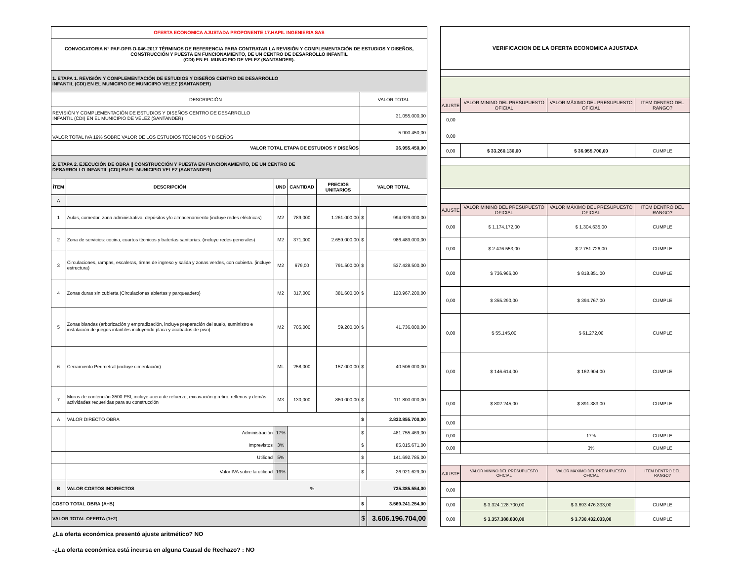| OFERTA ECONOMICA AJUSTADA PROPONENTE 17.HAPIL INGENIERIA SAS | | | | | | |
| CONVOCATORIA N° PAF-DPR-O-046-2017 TÉRMINOS DE REFERENCIA PARA CONTRATAR LA REVISIÓN Y COMPLEMENTACIÓN DE ESTUDIOS Y DISEÑOS, CONSTRUCCIÓN Y PUESTA EN FUNCIONAMIENTO, DE UN CENTRO DE DESARROLLO INFANTIL (CDI) EN EL MUNICIPIO DE VELEZ (SANTANDER). | | | | | | |
| 1. ETAPA 1. REVISIÓN Y COMPLEMENTACIÓN DE ESTUDIOS Y DISEÑOS CENTRO DE DESARROLLO INFANTIL (CDI) EN EL MUNICIPIO DE MUNICIPIO VELEZ (SANTANDER) | | | | | | |
| DESCRIPCIÓN | | | | | VALOR TOTAL | |
| REVISIÓN Y COMPLEMENTACIÓN DE ESTUDIOS Y DISEÑOS CENTRO DE DESARROLLO INFANTIL (CDI) EN EL MUNICIPIO DE VELEZ (SANTANDER) | | | | | 31.055.000,00 | |
| VALOR TOTAL IVA 19% SOBRE VALOR DE LOS ESTUDIOS TÉCNICOS Y DISEÑOS | | | | | 5.900.450,00 | |
| VALOR TOTAL ETAPA DE ESTUDIOS Y DISEÑOS | | | | | 36.955.450,00 | |
| 2. ETAPA 2. EJECUCIÓN DE OBRA // CONSTRUCCIÓN Y PUESTA EN FUNCIONAMIENTO, DE UN CENTRO DE DESARROLLO INFANTIL (CDI) EN EL MUNICIPIO VELEZ (SANTANDER) | | | | | | |
| ÍTEM | DESCRIPCIÓN | UND | CANTIDAD | PRECIOS UNITARIOS | VALOR TOTAL | |
| A | | | | | | |
| 1 | Aulas, comedor, zona administrativa, depósitos y/o almacenamiento (incluye redes eléctricas) | M2 | 789,000 | 1.261.000,00 | $ | 994.929.000,00 |
| 2 | Zona de servicios: cocina, cuartos técnicos y baterías sanitarias. (incluye redes generales) | M2 | 371,000 | 2.659.000,00 | $ | 986.489.000,00 |
| 3 | Circulaciones, rampas, escaleras, áreas de ingreso y salida y zonas verdes, con cubierta. (incluye estructura) | M2 | 679,00 | 791.500,00 | $ | 537.428.500,00 |
| 4 | Zonas duras sin cubierta (Circulaciones abiertas y parqueadero) | M2 | 317,000 | 381.600,00 | $ | 120.967.200,00 |
| 5 | Zonas blandas (arborización y empradización, incluye preparación del suelo, suministro e instalación de juegos infantiles incluyendo placa y acabados de piso) | M2 | 705,000 | 59.200,00 | $ | 41.736.000,00 |
| 6 | Cerramiento Perimetral (incluye cimentación) | ML | 258,000 | 157.000,00 | $ | 40.506.000,00 |
| 7 | Muros de contención 3500 PSI, incluye acero de refuerzo, excavación y retiro, rellenos y demás actividades requeridas para su construcción | M3 | 130,000 | 860.000,00 | $ | 111.800.000,00 |
| A | VALOR DIRECTO OBRA | | | | $ | 2.833.855.700,00 |
| | Administración | 17% | | | $ | 481.755.469,00 |
| | Imprevistos | 3% | | | $ | 85.015.671,00 |
| | Utilidad | 5% | | | $ | 141.692.785,00 |
| | Valor IVA sobre la utilidad | 19% | | | $ | 26.921.629,00 |
| B | VALOR COSTOS INDIRECTOS % | | | | 735.385.554,00 | |
| COSTO TOTAL OBRA (A+B) | | | | | $ | 3.569.241.254,00 |
| VALOR TOTAL OFERTA (1+2) | | | | | $ | 3.606.196.704,00 |
| VERIFICACION DE LA OFERTA ECONOMICA AJUSTADA | | | |
| AJUSTE | VALOR MININO DEL PRESUPUESTO OFICIAL | VALOR MÁXIMO DEL PRESUPUESTO OFICIAL | ITEM DENTRO DEL RANGO? |
| 0,00 0,00 | | | |
| 0,00 | $ 33.260.130,00 | $ 36.955.700,00 | CUMPLE |
| AJUSTE | VALOR MININO DEL PRESUPUESTO OFICIAL | VALOR MÁXIMO DEL PRESUPUESTO OFICIAL | ITEM DENTRO DEL RANGO? |
| 0,00 | $ 1.174.172,00 | $ 1.304.635,00 | CUMPLE |
| 0,00 | $ 2.476.553,00 | $ 2.751.726,00 | CUMPLE |
| 0,00 | $ 736.966,00 | $ 818.851,00 | CUMPLE |
| 0,00 | $ 355.290,00 | $ 394.767,00 | CUMPLE |
| 0,00 | $ 55.145,00 | $ 61.272,00 | CUMPLE |
| 0,00 | $ 146.614,00 | $ 162.904,00 | CUMPLE |
| 0,00 | $ 802.245,00 | $ 891.383,00 | CUMPLE |
| 0,00 | | | |
| 0,00 | | 17% | CUMPLE |
| 0,00 | | 3% | CUMPLE |
| AJUSTE | VALOR MININO DEL PRESUPUESTO OFICIAL | VALOR MÁXIMO DEL PRESUPUESTO OFICIAL | ITEM DENTRO DEL RANGO? |
| 0,00 | | | |
| 0,00 | $ 3.324.128.700,00 | $ 3.693.476.333,00 | CUMPLE |
| 0,00 | $ 3.357.388.830,00 | $ 3.730.432.033,00 | CUMPLE |
¿La oferta económica presentó ajuste aritmético? NO
-¿La oferta económica está incursa en alguna Causal de Rechazo? : NO